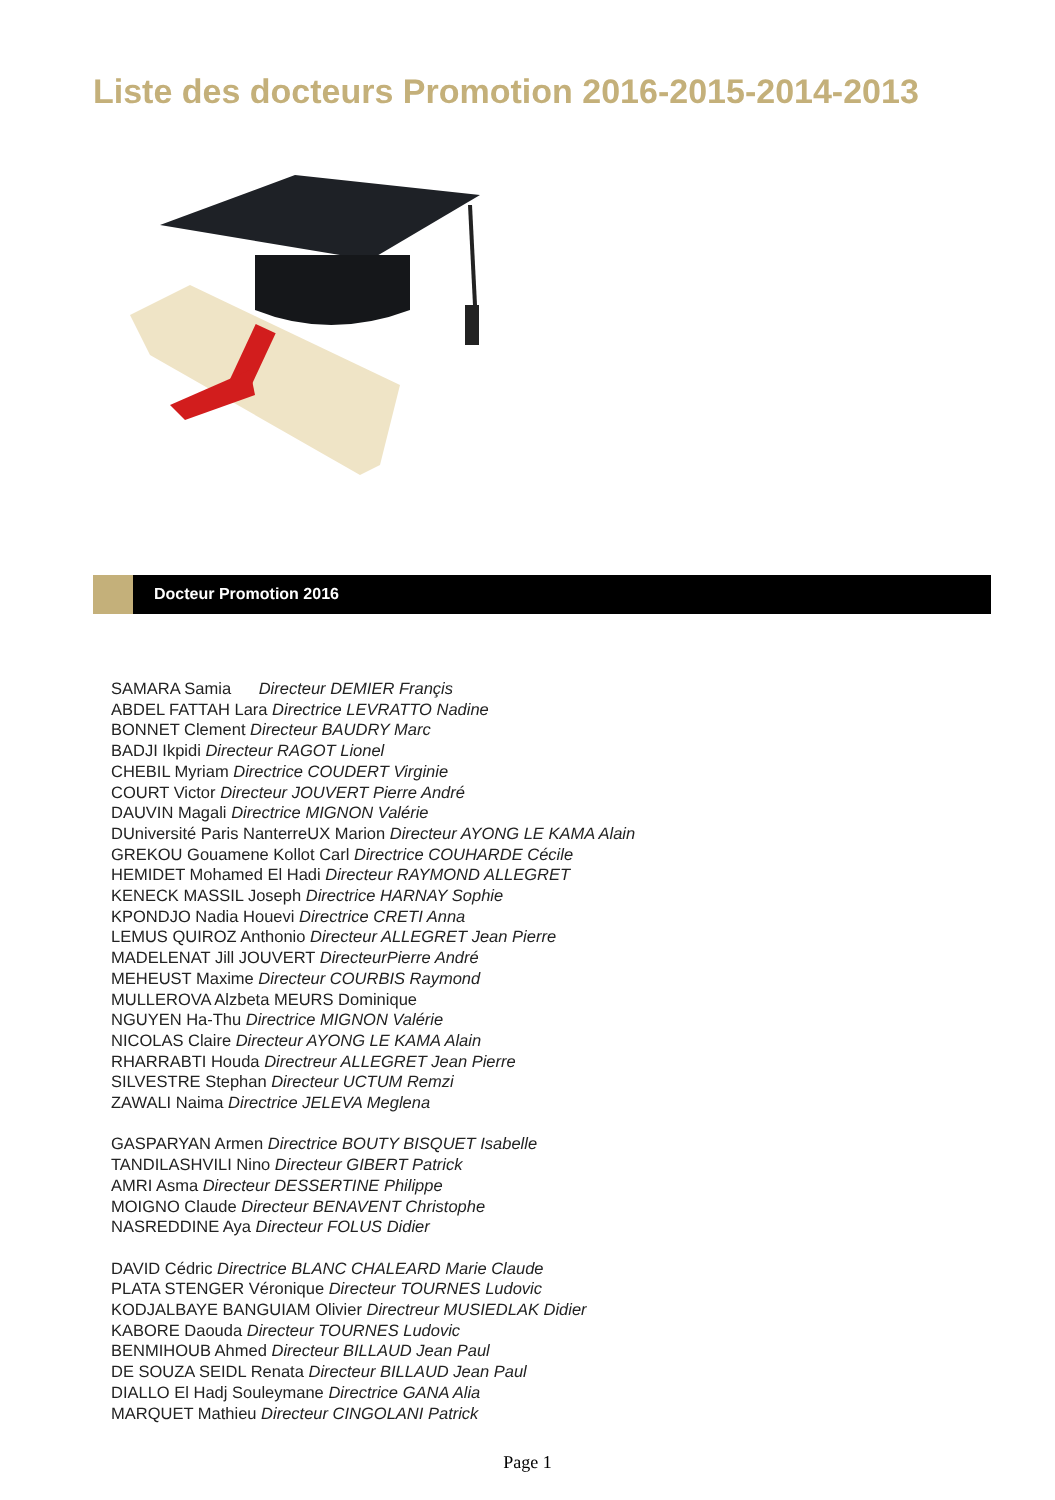Liste des docteurs Promotion 2016-2015-2014-2013
Docteur Promotion 2016
SAMARA Samia Directeur DEMIER Françis
ABDEL FATTAH Lara Directrice LEVRATTO Nadine
BONNET Clement Directeur BAUDRY Marc
BADJI Ikpidi Directeur RAGOT Lionel
CHEBIL Myriam Directrice COUDERT Virginie
COURT Victor Directeur JOUVERT Pierre André
DAUVIN Magali Directrice MIGNON Valérie
DUniversité Paris NanterreUX Marion Directeur AYONG LE KAMA Alain
GREKOU Gouamene Kollot Carl Directrice COUHARDE Cécile
HEMIDET Mohamed El Hadi Directeur RAYMOND ALLEGRET
KENECK MASSIL Joseph Directrice HARNAY Sophie
KPONDJO Nadia Houevi Directrice CRETI Anna
LEMUS QUIROZ Anthonio Directeur ALLEGRET Jean Pierre
MADELENAT Jill JOUVERT DirecteurPierre André
MEHEUST Maxime Directeur COURBIS Raymond
MULLEROVA Alzbeta MEURS Dominique
NGUYEN Ha-Thu Directrice MIGNON Valérie
NICOLAS Claire Directeur AYONG LE KAMA Alain
RHARRABTI Houda Directreur ALLEGRET Jean Pierre
SILVESTRE Stephan Directeur UCTUM Remzi
ZAWALI Naima Directrice JELEVA Meglena
GASPARYAN Armen Directrice BOUTY BISQUET Isabelle
TANDILASHVILI Nino Directeur GIBERT Patrick
AMRI Asma Directeur DESSERTINE Philippe
MOIGNO Claude Directeur BENAVENT Christophe
NASREDDINE Aya Directeur FOLUS Didier
DAVID Cédric Directrice BLANC CHALEARD Marie Claude
PLATA STENGER Véronique Directeur TOURNES Ludovic
KODJALBAYE BANGUIAM Olivier Directreur MUSIEDLAK Didier
KABORE Daouda Directeur TOURNES Ludovic
BENMIHOUB Ahmed Directeur BILLAUD Jean Paul
DE SOUZA SEIDL Renata Directeur BILLAUD Jean Paul
DIALLO El Hadj Souleymane Directrice GANA Alia
MARQUET Mathieu Directeur CINGOLANI Patrick
Page 1